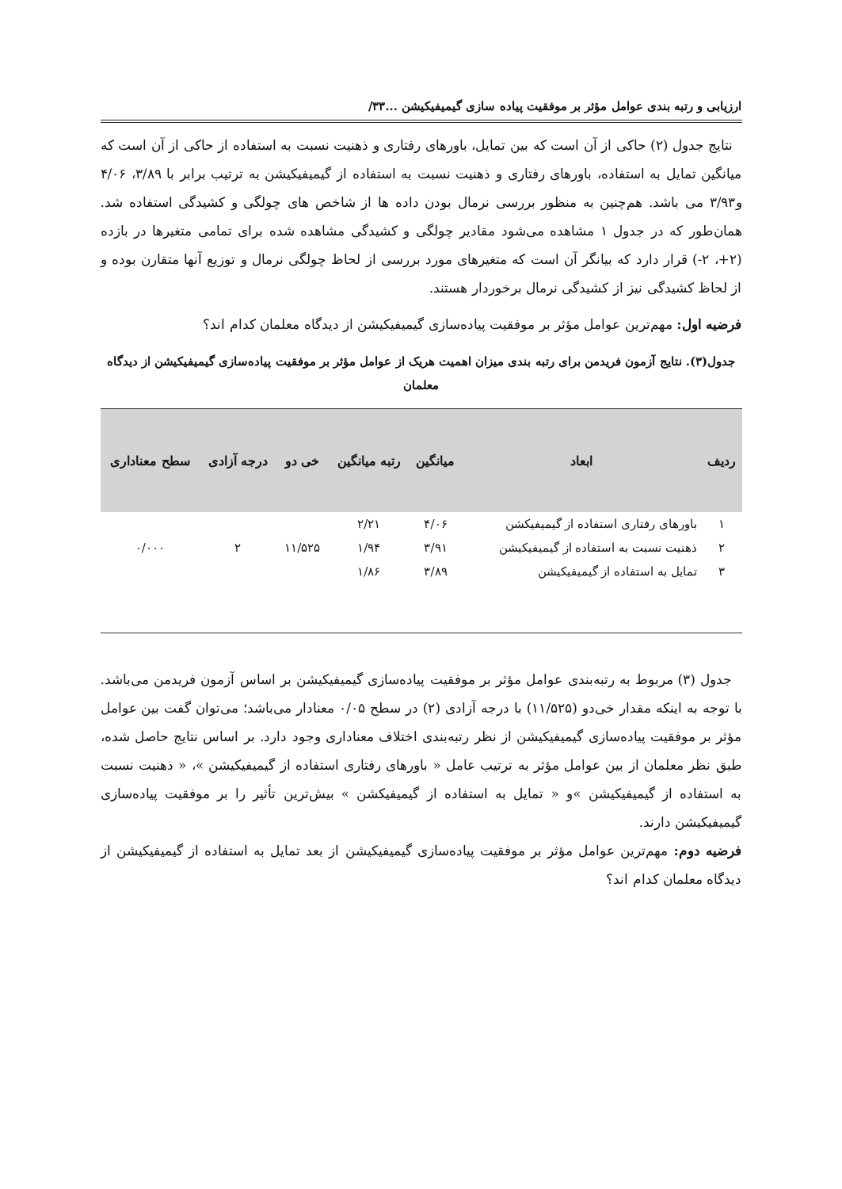ارزیابی و رتبه بندی عوامل مؤثر بر موفقیت پیاده سازی گیمیفیکیشن ...۳۳/
نتایج جدول (۲) حاکی از آن است که بین تمایل، باورهای رفتاری و ذهنیت نسبت به استفاده از حاکی از آن است که میانگین تمایل به استفاده، باورهای رفتاری و ذهنیت نسبت به استفاده از گیمیفیکیشن به ترتیب برابر با ۳/۸۹، ۴/۰۶ و۳/۹۳ می باشد. هم‌چنین به منظور بررسی نرمال بودن داده ها از شاخص های چولگی و کشیدگی استفاده شد. همان‌طور که در جدول ۱ مشاهده می‌شود مقادیر چولگی و کشیدگی مشاهده شده برای تمامی متغیرها در بازده (۲+، ۲-) قرار دارد که بیانگر آن است که متغیرهای مورد بررسی از لحاظ چولگی نرمال و توزیع آنها متقارن بوده و از لحاظ کشیدگی نیز از کشیدگی نرمال برخوردار هستند.
فرضیه اول: مهم‌ترین عوامل مؤثر بر موفقیت پیاده‌سازی گیمیفیکیشن از دیدگاه معلمان کدام اند؟
جدول(۳). نتایج آزمون فریدمن برای رتبه بندی میزان اهمیت هریک از عوامل مؤثر بر موفقیت پیاده‌سازی گیمیفیکیشن از دیدگاه معلمان
| ردیف | ابعاد | میانگین | رتبه میانگین | خی دو | درجه آزادی | سطح معناداری |
| --- | --- | --- | --- | --- | --- | --- |
| ۱ | باورهای رفتاری استفاده از گیمیفیکشن | ۴/۰۶ | ۲/۲۱ | ۱۱/۵۲۵ | ۲ | ۰/۰۰۰ |
| ۲ | ذهنیت نسبت به استفاده از گیمیفیکیشن | ۳/۹۱ | ۱/۹۴ | | | |
| ۳ | تمایل به استفاده از گیمیفیکیشن | ۳/۸۹ | ۱/۸۶ | | | |
جدول (۳) مربوط به رتبه‌بندی عوامل مؤثر بر موفقیت پیاده‌سازی گیمیفیکیشن بر اساس آزمون فریدمن می‌باشد. با توجه به اینکه مقدار خی‌دو (۱۱/۵۲۵) با درجه آزادی (۲) در سطح ۰/۰۵ معنادار می‌باشد؛ می‌توان گفت بین عوامل مؤثر بر موفقیت پیاده‌سازی گیمیفیکیشن از نظر رتبه‌بندی اختلاف معناداری وجود دارد. بر اساس نتایج حاصل شده، طبق نظر معلمان از بین عوامل مؤثر به ترتیب عامل « باورهای رفتاری استفاده از گیمیفیکیشن »، « ذهنیت نسبت به استفاده از گیمیفیکیشن »و « تمایل به استفاده از گیمیفیکشن » بیش‌ترین تأثیر را بر موفقیت پیاده‌سازی گیمیفیکیشن دارند.
فرضیه دوم: مهم‌ترین عوامل مؤثر بر موفقیت پیاده‌سازی گیمیفیکیشن از بعد تمایل به استفاده از گیمیفیکیشن از دیدگاه معلمان کدام اند؟